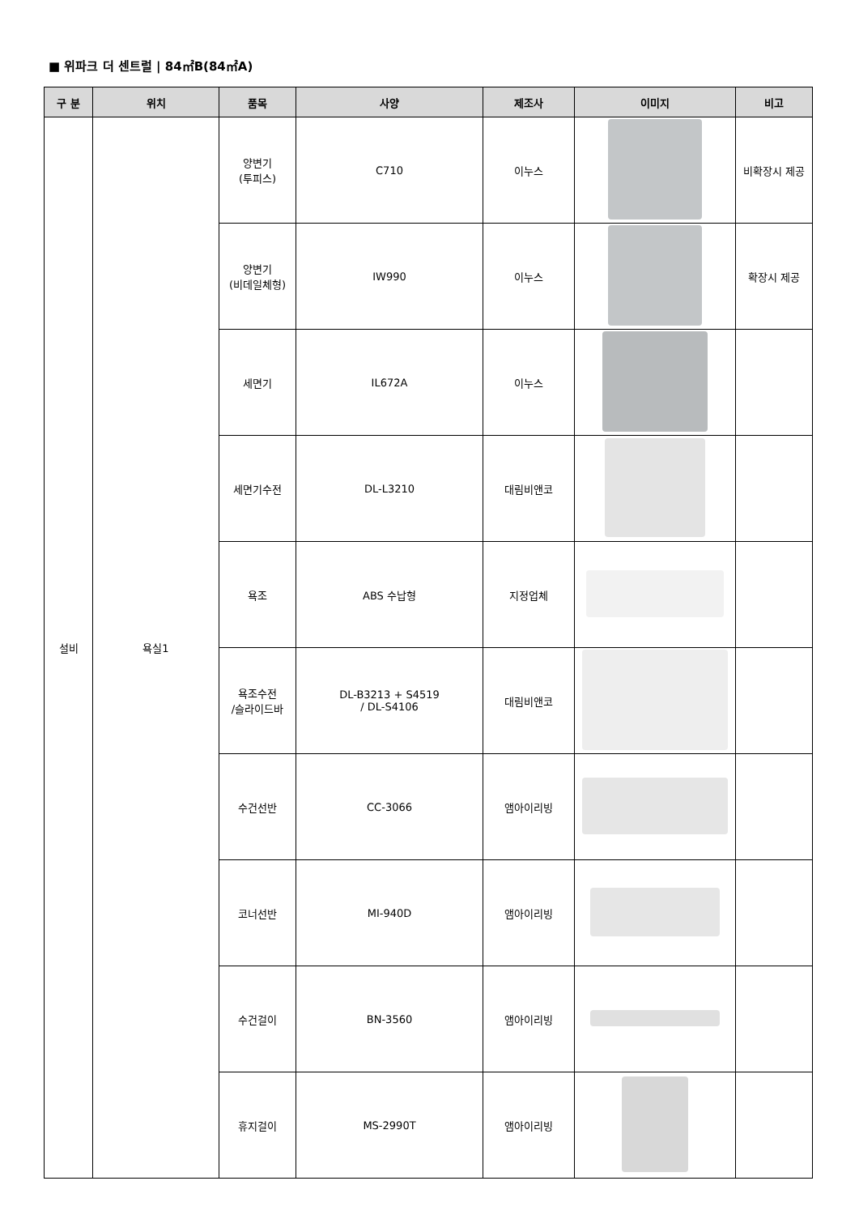■ 위파크 더 센트럴 | 84㎡B(84㎡A)
| 구 분 | 위치 | 품목 | 사양 | 제조사 | 이미지 | 비고 |
| --- | --- | --- | --- | --- | --- | --- |
| 설비 | 욕실1 | 양변기 (투피스) | C710 | 이누스 | | 비확장시 제공 |
| | | 양변기 (비데일체형) | IW990 | 이누스 | | 확장시 제공 |
| | | 세면기 | IL672A | 이누스 | | |
| | | 세면기수전 | DL-L3210 | 대림비앤코 | | |
| | | 욕조 | ABS 수납형 | 지정업체 | | |
| | | 욕조수전 /슬라이드바 | DL-B3213 + S4519 / DL-S4106 | 대림비앤코 | | |
| | | 수건선반 | CC-3066 | 앰아이리빙 | | |
| | | 코너선반 | MI-940D | 앰아이리빙 | | |
| | | 수건걸이 | BN-3560 | 앰아이리빙 | | |
| | | 휴지걸이 | MS-2990T | 앰아이리빙 | | |